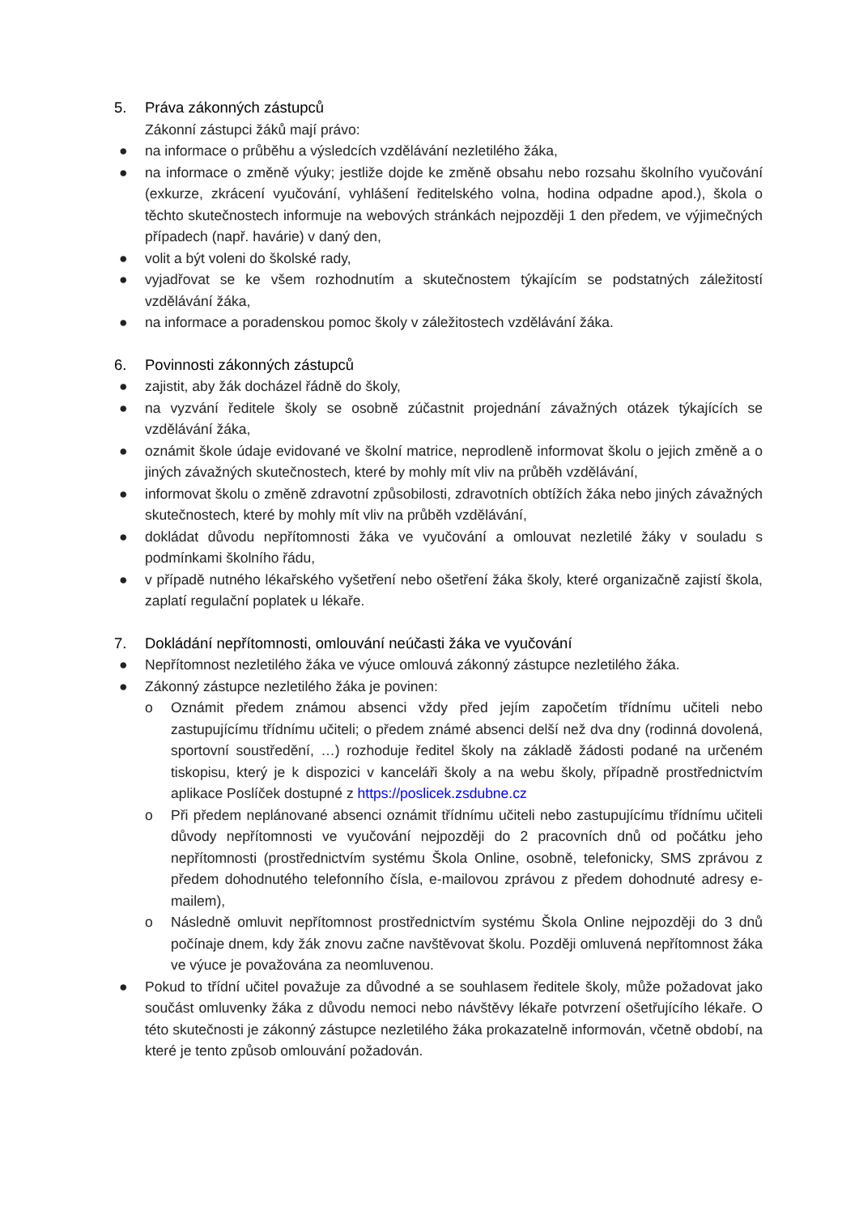5. Práva zákonných zástupců
Zákonní zástupci žáků mají právo:
● na informace o průběhu a výsledcích vzdělávání nezletilého žáka,
● na informace o změně výuky; jestliže dojde ke změně obsahu nebo rozsahu školního vyučování (exkurze, zkrácení vyučování, vyhlášení ředitelského volna, hodina odpadne apod.), škola o těchto skutečnostech informuje na webových stránkách nejpozději 1 den předem, ve výjimečných případech (např. havárie) v daný den,
● volit a být voleni do školské rady,
● vyjadřovat se ke všem rozhodnutím a skutečnostem týkajícím se podstatných záležitostí vzdělávání žáka,
● na informace a poradenskou pomoc školy v záležitostech vzdělávání žáka.
6. Povinnosti zákonných zástupců
● zajistit, aby žák docházel řádně do školy,
● na vyzvání ředitele školy se osobně zúčastnit projednání závažných otázek týkajících se vzdělávání žáka,
● oznámit škole údaje evidované ve školní matrice, neprodleně informovat školu o jejich změně a o jiných závažných skutečnostech, které by mohly mít vliv na průběh vzdělávání,
● informovat školu o změně zdravotní způsobilosti, zdravotních obtížích žáka nebo jiných závažných skutečnostech, které by mohly mít vliv na průběh vzdělávání,
● dokládat důvodu nepřítomnosti žáka ve vyučování a omlouvat nezletilé žáky v souladu s podmínkami školního řádu,
● v případě nutného lékařského vyšetření nebo ošetření žáka školy, které organizačně zajistí škola, zaplatí regulační poplatek u lékaře.
7. Dokládání nepřítomnosti, omlouvání neúčasti žáka ve vyučování
● Nepřítomnost nezletilého žáka ve výuce omlouvá zákonný zástupce nezletilého žáka.
● Zákonný zástupce nezletilého žáka je povinen:
o Oznámit předem známou absenci vždy před jejím započetím třídnímu učiteli nebo zastupujícímu třídnímu učiteli; o předem známé absenci delší než dva dny (rodinná dovolená, sportovní soustředění, …) rozhoduje ředitel školy na základě žádosti podané na určeném tiskopisu, který je k dispozici v kanceláři školy a na webu školy, případně prostřednictvím aplikace Poslíček dostupné z https://poslicek.zsdubne.cz
o Při předem neplánované absenci oznámit třídnímu učiteli nebo zastupujícímu třídnímu učiteli důvody nepřítomnosti ve vyučování nejpozději do 2 pracovních dnů od počátku jeho nepřítomnosti (prostřednictvím systému Škola Online, osobně, telefonicky, SMS zprávou z předem dohodnutého telefonního čísla, e-mailovou zprávou z předem dohodnuté adresy e-mailem),
o Následně omluvit nepřítomnost prostřednictvím systému Škola Online nejpozději do 3 dnů počínaje dnem, kdy žák znovu začne navštěvovat školu. Později omluvená nepřítomnost žáka ve výuce je považována za neomluvenou.
● Pokud to třídní učitel považuje za důvodné a se souhlasem ředitele školy, může požadovat jako součást omluvenky žáka z důvodu nemoci nebo návštěvy lékaře potvrzení ošetřujícího lékaře. O této skutečnosti je zákonný zástupce nezletilého žáka prokazatelně informován, včetně období, na které je tento způsob omlouvání požadován.